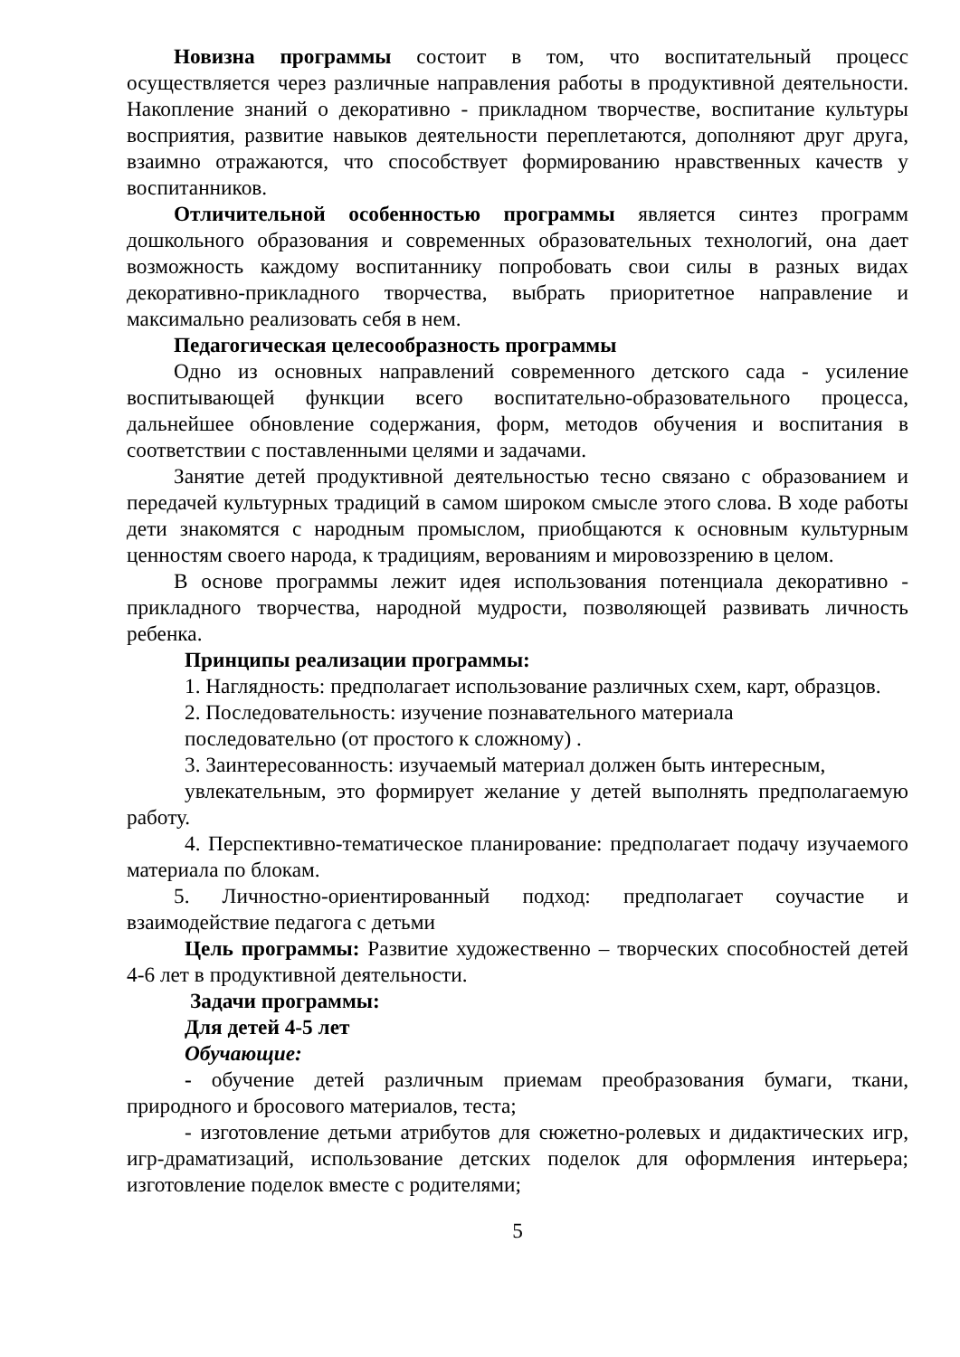Новизна программы состоит в том, что воспитательный процесс осуществляется через различные направления работы в продуктивной деятельности. Накопление знаний о декоративно - прикладном творчестве, воспитание культуры восприятия, развитие навыков деятельности переплетаются, дополняют друг друга, взаимно отражаются, что способствует формированию нравственных качеств у воспитанников.
Отличительной особенностью программы является синтез программ дошкольного образования и современных образовательных технологий, она дает возможность каждому воспитаннику попробовать свои силы в разных видах декоративно-прикладного творчества, выбрать приоритетное направление и максимально реализовать себя в нем.
Педагогическая целесообразность программы
Одно из основных направлений современного детского сада - усиление воспитывающей функции всего воспитательно-образовательного процесса, дальнейшее обновление содержания, форм, методов обучения и воспитания в соответствии с поставленными целями и задачами.
Занятие детей продуктивной деятельностью тесно связано с образованием и передачей культурных традиций в самом широком смысле этого слова. В ходе работы дети знакомятся с народным промыслом, приобщаются к основным культурным ценностям своего народа, к традициям, верованиям и мировоззрению в целом.
В основе программы лежит идея использования потенциала декоративно - прикладного творчества, народной мудрости, позволяющей развивать личность ребенка.
Принципы реализации программы:
1. Наглядность: предполагает использование различных схем, карт, образцов.
2. Последовательность: изучение познавательного материала
последовательно (от простого к сложному) .
3. Заинтересованность: изучаемый материал должен быть интересным,
увлекательным, это формирует желание у детей выполнять предполагаемую работу.
4. Перспективно-тематическое планирование: предполагает подачу изучаемого материала по блокам.
5. Личностно-ориентированный подход: предполагает соучастие и взаимодействие педагога с детьми
Цель программы: Развитие художественно – творческих способностей детей 4-6 лет в продуктивной деятельности.
Задачи программы:
Для детей 4-5 лет
Обучающие:
- обучение детей различным приемам преобразования бумаги, ткани, природного и бросового материалов, теста;
- изготовление детьми атрибутов для сюжетно-ролевых и дидактических игр, игр-драматизаций, использование детских поделок для оформления интерьера; изготовление поделок вместе с родителями;
5